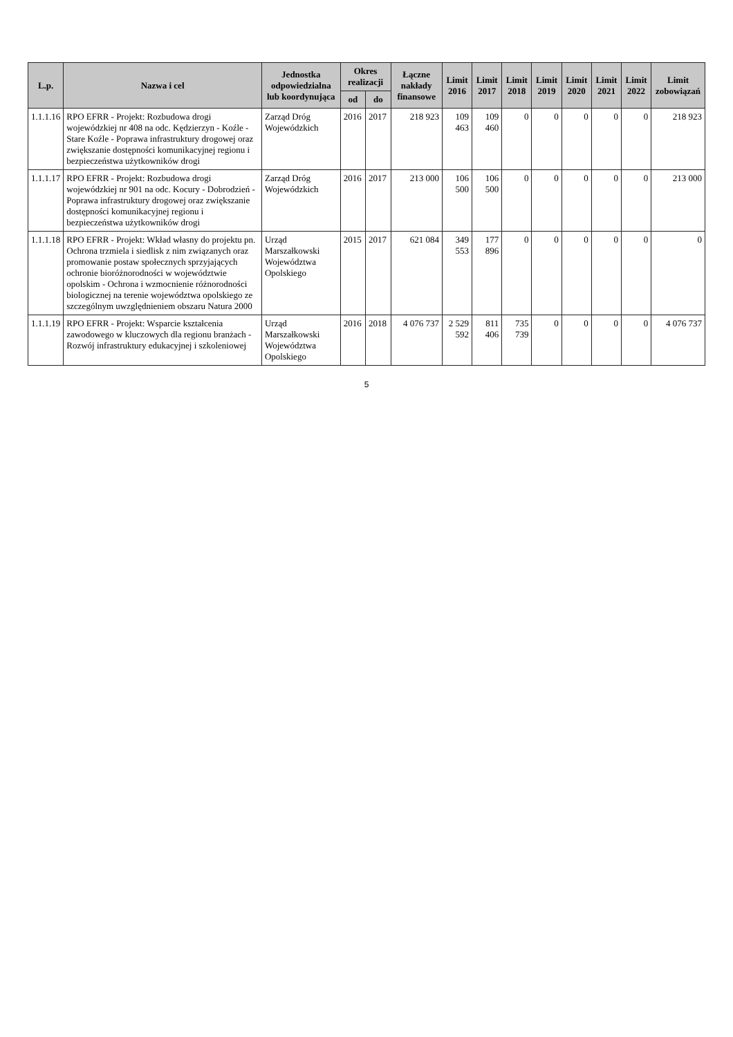| L.p. | Nazwa i cel | Jednostka odpowiedzialna lub koordynująca | Okres realizacji | | Łączne nakłady finansowe | Limit 2016 | Limit 2017 | Limit 2018 | Limit 2019 | Limit 2020 | Limit 2021 | Limit 2022 | Limit zobowiązań |
| --- | --- | --- | --- | --- | --- | --- | --- | --- | --- | --- | --- | --- | --- |
| | | | od | do | | | | | | | | | |
| 1.1.1.16 | RPO EFRR - Projekt: Rozbudowa drogi wojewódzkiej nr 408 na odc. Kędzierzyn - Koźle - Stare Koźle - Poprawa infrastruktury drogowej oraz zwiększanie dostępności komunikacyjnej regionu i bezpieczeństwa użytkowników drogi | Zarząd Dróg Wojewódzkich | 2016 | 2017 | 218 923 | 109 463 | 109 460 | 0 | 0 | 0 | 0 | 0 | 218 923 |
| 1.1.1.17 | RPO EFRR - Projekt: Rozbudowa drogi wojewódzkiej nr 901 na odc. Kocury - Dobrodzień - Poprawa infrastruktury drogowej oraz zwiększanie dostępności komunikacyjnej regionu i bezpieczeństwa użytkowników drogi | Zarząd Dróg Wojewódzkich | 2016 | 2017 | 213 000 | 106 500 | 106 500 | 0 | 0 | 0 | 0 | 0 | 213 000 |
| 1.1.1.18 | RPO EFRR - Projekt: Wkład własny do projektu pn. Ochrona trzmiela i siedlisk z nim związanych oraz promowanie postaw społecznych sprzyjających ochronie bioróżnorodności w województwie opolskim - Ochrona i wzmocnienie różnorodności biologicznej na terenie województwa opolskiego ze szczególnym uwzględnieniem obszaru Natura 2000 | Urząd Marszałkowski Województwa Opolskiego | 2015 | 2017 | 621 084 | 349 553 | 177 896 | 0 | 0 | 0 | 0 | 0 | 0 |
| 1.1.1.19 | RPO EFRR - Projekt: Wsparcie kształcenia zawodowego w kluczowych dla regionu branżach - Rozwój infrastruktury edukacyjnej i szkoleniowej | Urząd Marszałkowski Województwa Opolskiego | 2016 | 2018 | 4 076 737 | 2 529 592 | 811 406 | 735 739 | 0 | 0 | 0 | 0 | 4 076 737 |
5